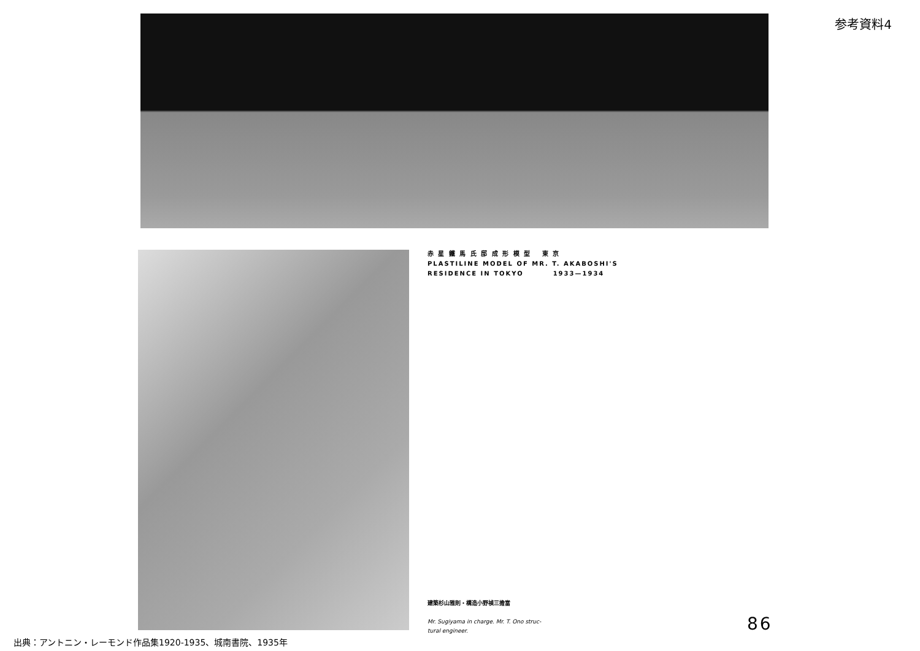参考資料4
赤 星 鐵 馬 氏 邸 成 形 模 型 　東 京
PLASTILINE MODEL OF MR. T. AKABOSHI'S
RESIDENCE IN TOKYO　　　　1933—1934
建築杉山雅則・構造小野禎三擔當
Mr. Sugiyama in charge. Mr. T. Ono struc-
tural engineer.
86
出典：アントニン・レーモンド作品集1920-1935、城南書院、1935年